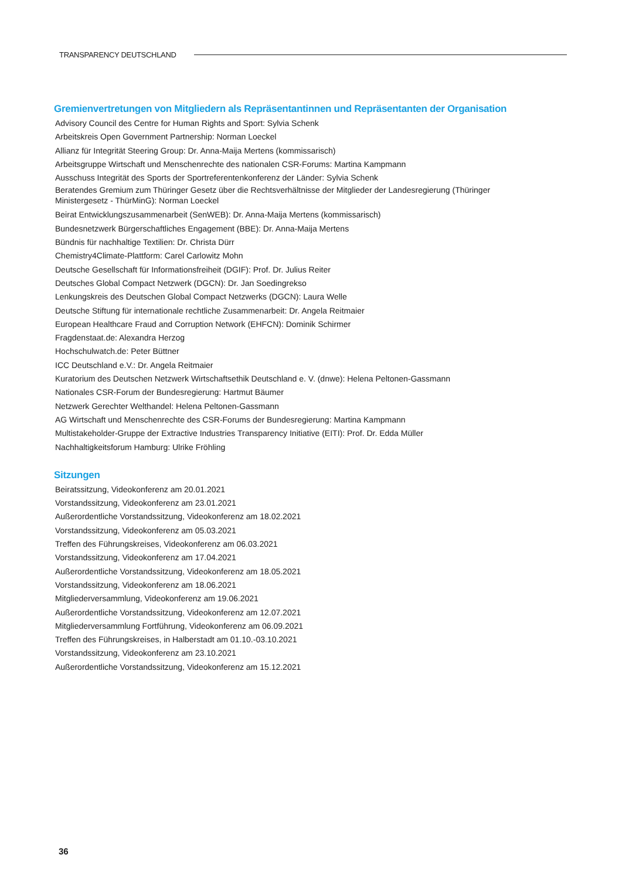TRANSPARENCY DEUTSCHLAND
Gremienvertretungen von Mitgliedern als Repräsentantinnen und Repräsentanten der Organisation
Advisory Council des Centre for Human Rights and Sport: Sylvia Schenk
Arbeitskreis Open Government Partnership: Norman Loeckel
Allianz für Integrität Steering Group: Dr. Anna-Maija Mertens (kommissarisch)
Arbeitsgruppe Wirtschaft und Menschenrechte des nationalen CSR-Forums: Martina Kampmann
Ausschuss Integrität des Sports der Sportreferentenkonferenz der Länder: Sylvia Schenk
Beratendes Gremium zum Thüringer Gesetz über die Rechtsverhältnisse der Mitglieder der Landesregierung (Thüringer Ministergesetz - ThürMinG): Norman Loeckel
Beirat Entwicklungszusammenarbeit (SenWEB): Dr. Anna-Maija Mertens (kommissarisch)
Bundesnetzwerk Bürgerschaftliches Engagement (BBE): Dr. Anna-Maija Mertens
Bündnis für nachhaltige Textilien: Dr. Christa Dürr
Chemistry4Climate-Plattform: Carel Carlowitz Mohn
Deutsche Gesellschaft für Informationsfreiheit (DGIF): Prof. Dr. Julius Reiter
Deutsches Global Compact Netzwerk (DGCN): Dr. Jan Soedingrekso
Lenkungskreis des Deutschen Global Compact Netzwerks (DGCN): Laura Welle
Deutsche Stiftung für internationale rechtliche Zusammenarbeit: Dr. Angela Reitmaier
European Healthcare Fraud and Corruption Network (EHFCN): Dominik Schirmer
Fragdenstaat.de: Alexandra Herzog
Hochschulwatch.de: Peter Büttner
ICC Deutschland e.V.: Dr. Angela Reitmaier
Kuratorium des Deutschen Netzwerk Wirtschaftsethik Deutschland e. V. (dnwe): Helena Peltonen-Gassmann
Nationales CSR-Forum der Bundesregierung: Hartmut Bäumer
Netzwerk Gerechter Welthandel: Helena Peltonen-Gassmann
AG Wirtschaft und Menschenrechte des CSR-Forums der Bundesregierung: Martina Kampmann
Multistakeholder-Gruppe der Extractive Industries Transparency Initiative (EITI): Prof. Dr. Edda Müller
Nachhaltigkeitsforum Hamburg: Ulrike Fröhling
Sitzungen
Beiratssitzung, Videokonferenz am 20.01.2021
Vorstandssitzung, Videokonferenz am 23.01.2021
Außerordentliche Vorstandssitzung, Videokonferenz am 18.02.2021
Vorstandssitzung, Videokonferenz am 05.03.2021
Treffen des Führungskreises, Videokonferenz am 06.03.2021
Vorstandssitzung, Videokonferenz am 17.04.2021
Außerordentliche Vorstandssitzung, Videokonferenz am 18.05.2021
Vorstandssitzung, Videokonferenz am 18.06.2021
Mitgliederversammlung, Videokonferenz am 19.06.2021
Außerordentliche Vorstandssitzung, Videokonferenz am 12.07.2021
Mitgliederversammlung Fortführung, Videokonferenz am 06.09.2021
Treffen des Führungskreises, in Halberstadt am 01.10.-03.10.2021
Vorstandssitzung, Videokonferenz am 23.10.2021
Außerordentliche Vorstandssitzung, Videokonferenz am 15.12.2021
36